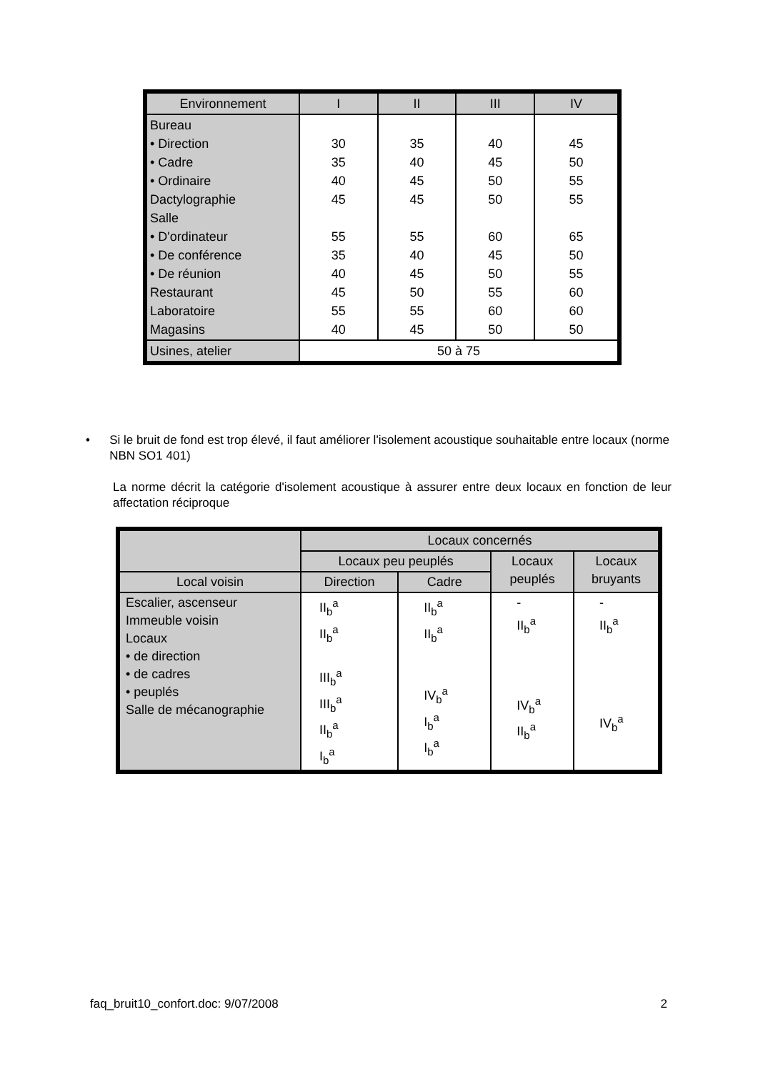| Environnement | I | II | III | IV |
| --- | --- | --- | --- | --- |
| Bureau • Direction • Cadre • Ordinaire Dactylographie Salle • D'ordinateur • De conférence • De réunion Restaurant Laboratoire Magasins | 30 35 40 45 55 35 40 45 55 40 | 35 40 45 45 55 40 45 50 55 45 | 40 45 50 50 60 45 50 55 60 50 | 45 50 55 55 65 50 55 60 60 50 |
| Usines, atelier | 50 à 75 | | | |
• Si le bruit de fond est trop élevé, il faut améliorer l'isolement acoustique souhaitable entre locaux (norme NBN SO1 401)
La norme décrit la catégorie d'isolement acoustique à assurer entre deux locaux en fonction de leur affectation réciproque
| | Locaux concernés | | | |
| --- | --- | --- | --- | --- |
| | Locaux peu peuplés | | Locaux peuplés | Locaux bruyants |
| Local voisin | Direction | Cadre | | |
| Escalier, ascenseur Immeuble voisin Locaux • de direction • de cadres • peuplés Salle de mécanographie | II<sub>b</sub><sup>a</sup> II<sub>b</sub><sup>a</sup> III<sub>b</sub><sup>a</sup> III<sub>b</sub><sup>a</sup> II<sub>b</sub><sup>a</sup> I<sub>b</sub><sup>a</sup> | II<sub>b</sub><sup>a</sup> II<sub>b</sub><sup>a</sup> IV<sub>b</sub><sup>a</sup> I<sub>b</sub><sup>a</sup> I<sub>b</sub><sup>a</sup> | - II<sub>b</sub><sup>a</sup> IV<sub>b</sub><sup>a</sup> II<sub>b</sub><sup>a</sup> | - II<sub>b</sub><sup>a</sup> IV<sub>b</sub><sup>a</sup> |
faq_bruit10_confort.doc: 9/07/2008 2